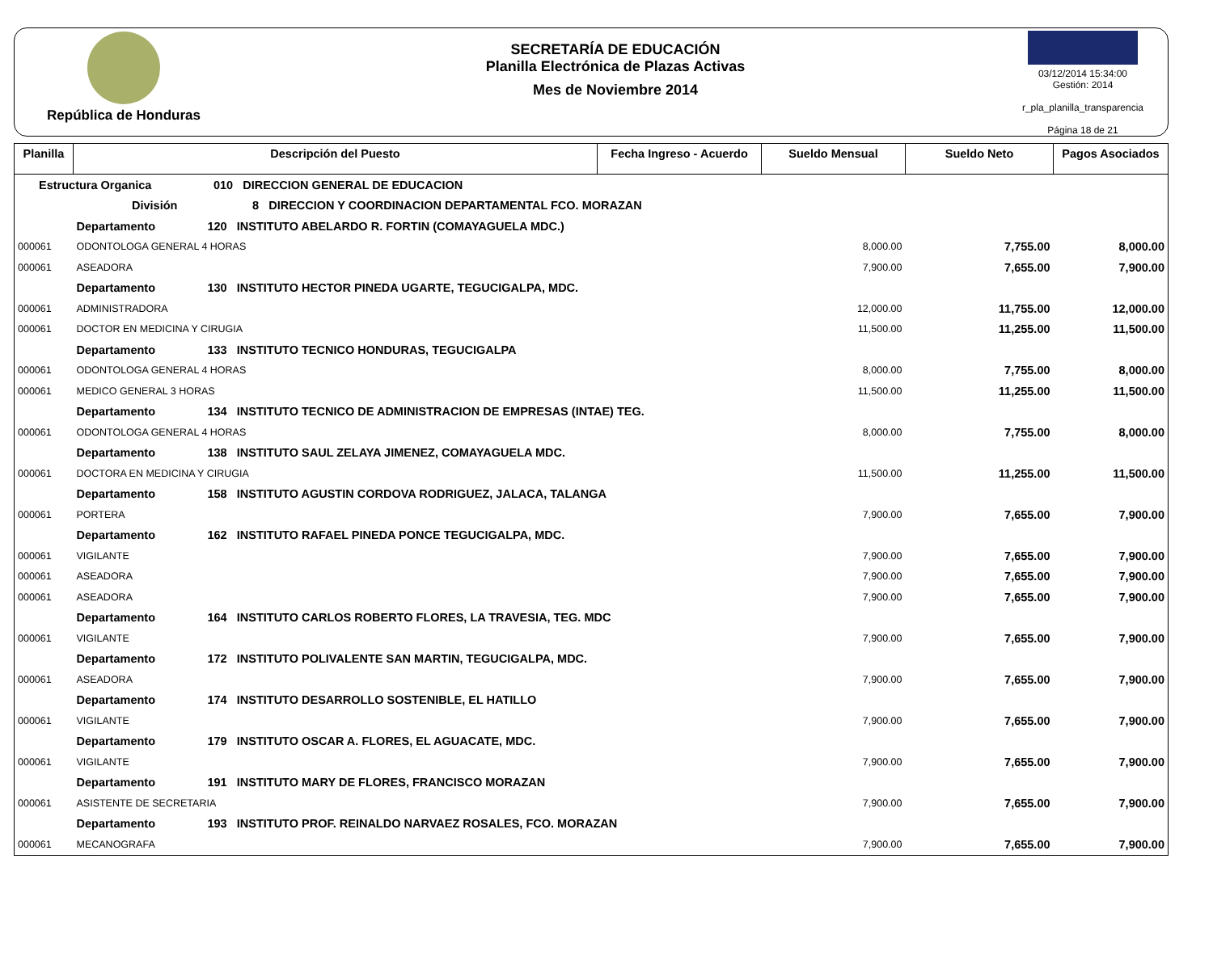República de Honduras
SECRETARÍA DE EDUCACIÓN
Planilla Electrónica de Plazas Activas
Mes de Noviembre 2014
03/12/2014 15:34:00
Gestión: 2014
r_pla_planilla_transparencia
Página 18 de 21
| Planilla | Descripción del Puesto | | Fecha Ingreso - Acuerdo | Sueldo Mensual | Sueldo Neto | Pagos Asociados |
| --- | --- | --- | --- | --- | --- | --- |
| Estructura Organica 010 DIRECCION GENERAL DE EDUCACION | | | | | | |
| | División 8 DIRECCION Y COORDINACION DEPARTAMENTAL FCO. MORAZAN | | | | | |
| | Departamento 120 INSTITUTO ABELARDO R. FORTIN (COMAYAGUELA MDC.) | | | | | |
| 000061 | ODONTOLOGA GENERAL 4 HORAS | | | 8,000.00 | 7,755.00 | 8,000.00 |
| 000061 | ASEADORA | | | 7,900.00 | 7,655.00 | 7,900.00 |
| | Departamento 130 INSTITUTO HECTOR PINEDA UGARTE, TEGUCIGALPA, MDC. | | | | | |
| 000061 | ADMINISTRADORA | | | 12,000.00 | 11,755.00 | 12,000.00 |
| 000061 | DOCTOR EN MEDICINA Y CIRUGIA | | | 11,500.00 | 11,255.00 | 11,500.00 |
| | Departamento 133 INSTITUTO TECNICO HONDURAS, TEGUCIGALPA | | | | | |
| 000061 | ODONTOLOGA GENERAL 4 HORAS | | | 8,000.00 | 7,755.00 | 8,000.00 |
| 000061 | MEDICO GENERAL 3 HORAS | | | 11,500.00 | 11,255.00 | 11,500.00 |
| | Departamento 134 INSTITUTO TECNICO DE ADMINISTRACION DE EMPRESAS (INTAE) TEG. | | | | | |
| 000061 | ODONTOLOGA GENERAL 4 HORAS | | | 8,000.00 | 7,755.00 | 8,000.00 |
| | Departamento 138 INSTITUTO SAUL ZELAYA JIMENEZ, COMAYAGUELA MDC. | | | | | |
| 000061 | DOCTORA EN MEDICINA Y CIRUGIA | | | 11,500.00 | 11,255.00 | 11,500.00 |
| | Departamento 158 INSTITUTO AGUSTIN CORDOVA RODRIGUEZ, JALACA, TALANGA | | | | | |
| 000061 | PORTERA | | | 7,900.00 | 7,655.00 | 7,900.00 |
| | Departamento 162 INSTITUTO RAFAEL PINEDA PONCE TEGUCIGALPA, MDC. | | | | | |
| 000061 | VIGILANTE | | | 7,900.00 | 7,655.00 | 7,900.00 |
| 000061 | ASEADORA | | | 7,900.00 | 7,655.00 | 7,900.00 |
| 000061 | ASEADORA | | | 7,900.00 | 7,655.00 | 7,900.00 |
| | Departamento 164 INSTITUTO CARLOS ROBERTO FLORES, LA TRAVESIA, TEG. MDC | | | | | |
| 000061 | VIGILANTE | | | 7,900.00 | 7,655.00 | 7,900.00 |
| | Departamento 172 INSTITUTO POLIVALENTE SAN MARTIN, TEGUCIGALPA, MDC. | | | | | |
| 000061 | ASEADORA | | | 7,900.00 | 7,655.00 | 7,900.00 |
| | Departamento 174 INSTITUTO DESARROLLO SOSTENIBLE, EL HATILLO | | | | | |
| 000061 | VIGILANTE | | | 7,900.00 | 7,655.00 | 7,900.00 |
| | Departamento 179 INSTITUTO OSCAR A. FLORES, EL AGUACATE, MDC. | | | | | |
| 000061 | VIGILANTE | | | 7,900.00 | 7,655.00 | 7,900.00 |
| | Departamento 191 INSTITUTO MARY DE FLORES, FRANCISCO MORAZAN | | | | | |
| 000061 | ASISTENTE DE SECRETARIA | | | 7,900.00 | 7,655.00 | 7,900.00 |
| | Departamento 193 INSTITUTO PROF. REINALDO NARVAEZ ROSALES, FCO. MORAZAN | | | | | |
| 000061 | MECANOGRAFA | | | 7,900.00 | 7,655.00 | 7,900.00 |